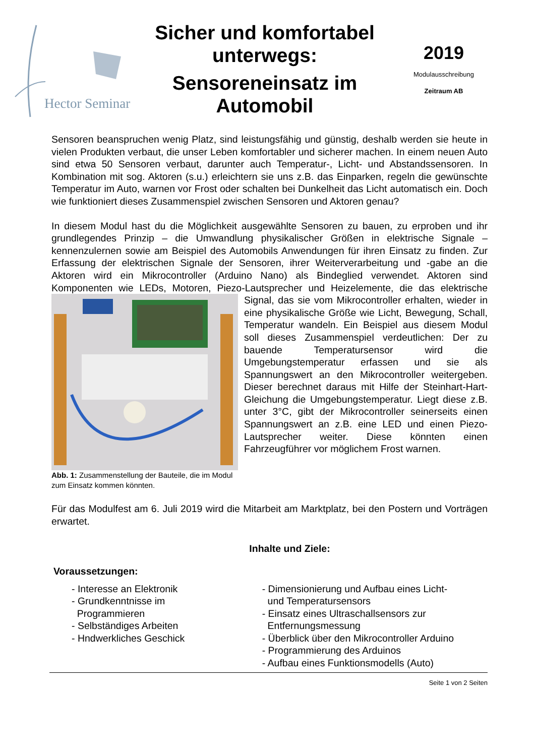Hector Seminar
Sicher und komfortabel unterwegs:
Sensoreneinsatz im Automobil
2019
Modulausschreibung
Zeitraum AB
Sensoren beanspruchen wenig Platz, sind leistungsfähig und günstig, deshalb werden sie heute in vielen Produkten verbaut, die unser Leben komfortabler und sicherer machen. In einem neuen Auto sind etwa 50 Sensoren verbaut, darunter auch Temperatur-, Licht- und Abstandssensoren. In Kombination mit sog. Aktoren (s.u.) erleichtern sie uns z.B. das Einparken, regeln die gewünschte Temperatur im Auto, warnen vor Frost oder schalten bei Dunkelheit das Licht automatisch ein. Doch wie funktioniert dieses Zusammenspiel zwischen Sensoren und Aktoren genau?
In diesem Modul hast du die Möglichkeit ausgewählte Sensoren zu bauen, zu erproben und ihr grundlegendes Prinzip – die Umwandlung physikalischer Größen in elektrische Signale – kennenzulernen sowie am Beispiel des Automobils Anwendungen für ihren Einsatz zu finden. Zur Erfassung der elektrischen Signale der Sensoren, ihrer Weiterverarbeitung und -gabe an die Aktoren wird ein Mikrocontroller (Arduino Nano) als Bindeglied verwendet. Aktoren sind Komponenten wie LEDs, Motoren, Piezo-Lautsprecher und Heizelemente, die Abb. 1: Zusammenstellung der Bauteile, die im Modul zum Einsatz kommen könnten. das elektrische Signal, das sie vom Mikrocontroller erhalten, wieder in eine physikalische Größe wie Licht, Bewegung, Schall, Temperatur wandeln. Ein Beispiel aus diesem Modul soll dieses Zusammenspiel verdeutlichen: Der zu bauende Temperatursensor wird die Umgebungstemperatur erfassen und sie als Spannungswert an den Mikrocontroller weitergeben. Dieser berechnet daraus mit Hilfe der Steinhart-Hart-Gleichung die Umgebungstemperatur. Liegt diese z.B. unter 3°C, gibt der Mikrocontroller seinerseits einen Spannungswert an z.B. eine LED und einen Piezo-Lautsprecher weiter. Diese könnten einen Fahrzeugführer vor möglichem Frost warnen.
Für das Modulfest am 6. Juli 2019 wird die Mitarbeit am Marktplatz, bei den Postern und Vorträgen erwartet.
Inhalte und Ziele:
Voraussetzungen:
- Interesse an Elektronik
- Grundkenntnisse im
Programmieren
- Selbständiges Arbeiten
- Hndwerkliches Geschick
- Dimensionierung und Aufbau eines Licht-
und Temperatursensors
- Einsatz eines Ultraschallsensors zur
Entfernungsmessung
- Überblick über den Mikrocontroller Arduino
- Programmierung des Arduinos
- Aufbau eines Funktionsmodells (Auto)
Seite 1 von 2 Seiten